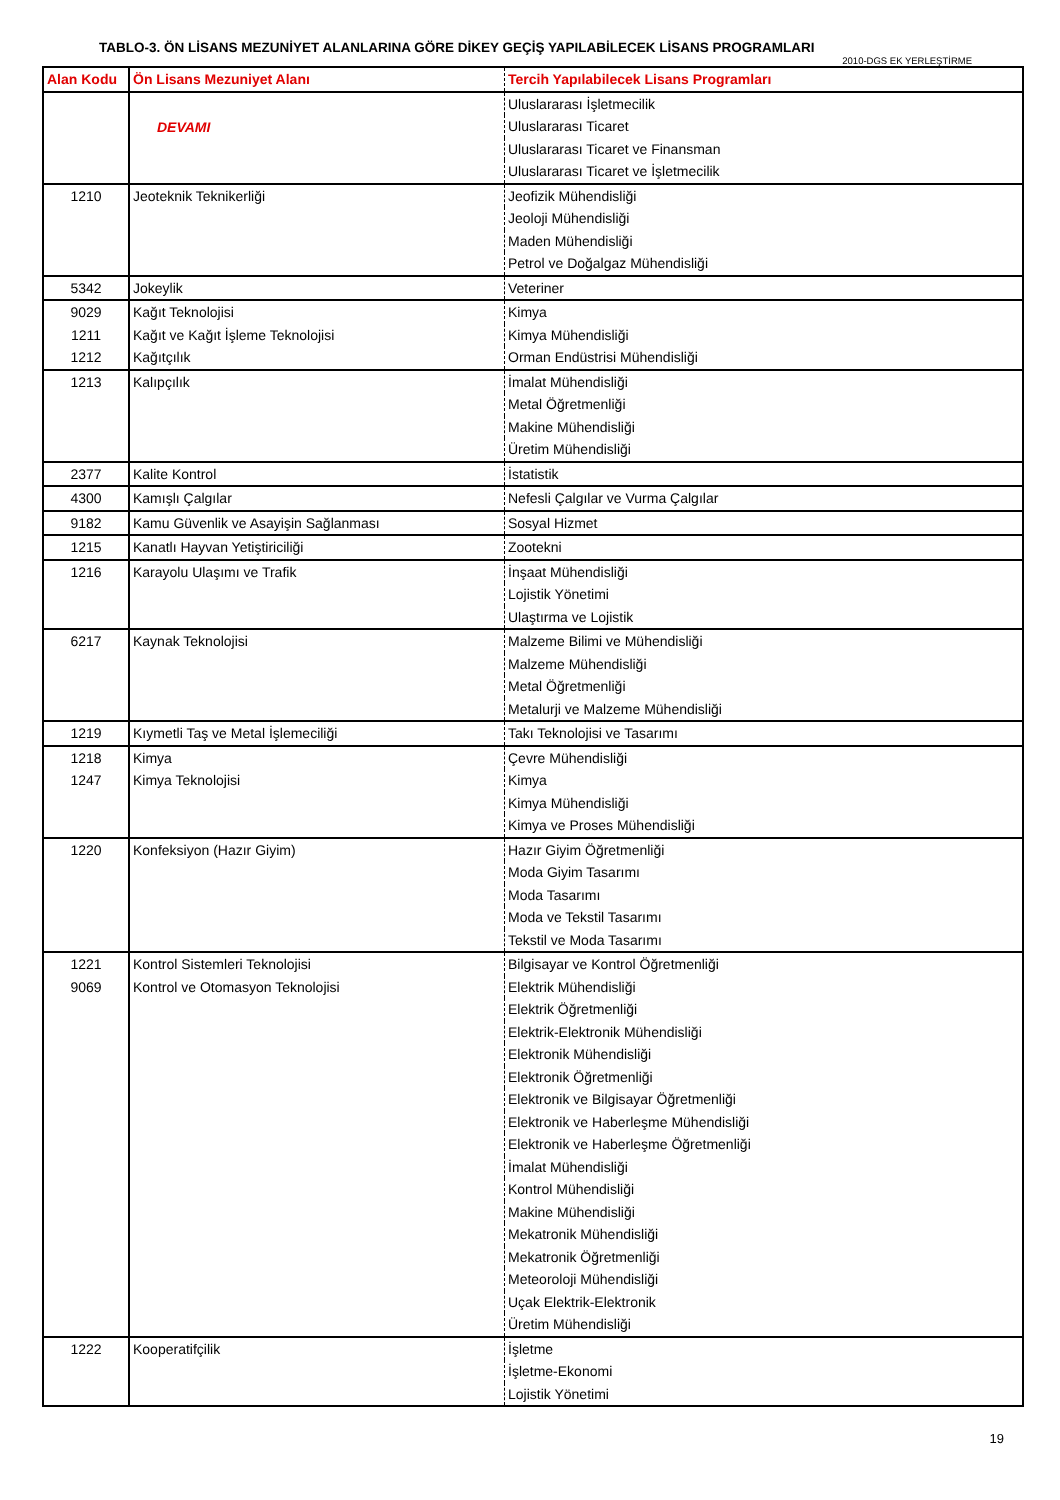TABLO-3. ÖN LİSANS MEZUNİYET ALANLARINA GÖRE DİKEY GEÇİŞ YAPILABİLECEK LİSANS PROGRAMLARI
2010-DGS EK YERLEŞTİRME
| Alan Kodu | Ön Lisans Mezuniyet Alanı | Tercih Yapılabilecek Lisans Programları |
| --- | --- | --- |
| | DEVAMI | Uluslararası İşletmecilik |
| | | Uluslararası Ticaret |
| | | Uluslararası Ticaret ve Finansman |
| | | Uluslararası Ticaret ve İşletmecilik |
| 1210 | Jeoteknik Teknikerliği | Jeofizik Mühendisliği |
| | | Jeoloji Mühendisliği |
| | | Maden Mühendisliği |
| | | Petrol ve Doğalgaz Mühendisliği |
| 5342 | Jokeylik | Veteriner |
| 9029 | Kağıt Teknolojisi | Kimya |
| 1211 | Kağıt ve Kağıt İşleme Teknolojisi | Kimya Mühendisliği |
| 1212 | Kağıtçılık | Orman Endüstrisi Mühendisliği |
| 1213 | Kalıpçılık | İmalat Mühendisliği |
| | | Metal Öğretmenliği |
| | | Makine Mühendisliği |
| | | Üretim Mühendisliği |
| 2377 | Kalite Kontrol | İstatistik |
| 4300 | Kamışlı Çalgılar | Nefesli Çalgılar ve Vurma Çalgılar |
| 9182 | Kamu Güvenlik ve Asayişin Sağlanması | Sosyal Hizmet |
| 1215 | Kanatlı Hayvan Yetiştiriciliği | Zootekni |
| 1216 | Karayolu Ulaşımı ve Trafik | İnşaat Mühendisliği |
| | | Lojistik Yönetimi |
| | | Ulaştırma ve Lojistik |
| 6217 | Kaynak Teknolojisi | Malzeme Bilimi ve Mühendisliği |
| | | Malzeme Mühendisliği |
| | | Metal Öğretmenliği |
| | | Metalurji ve Malzeme Mühendisliği |
| 1219 | Kıymetli Taş ve Metal İşlemeciliği | Takı Teknolojisi ve Tasarımı |
| 1218 | Kimya | Çevre Mühendisliği |
| 1247 | Kimya Teknolojisi | Kimya |
| | | Kimya Mühendisliği |
| | | Kimya ve Proses Mühendisliği |
| 1220 | Konfeksiyon (Hazır Giyim) | Hazır Giyim Öğretmenliği |
| | | Moda Giyim Tasarımı |
| | | Moda Tasarımı |
| | | Moda ve Tekstil Tasarımı |
| | | Tekstil ve Moda Tasarımı |
| 1221 | Kontrol Sistemleri Teknolojisi | Bilgisayar ve Kontrol Öğretmenliği |
| 9069 | Kontrol ve Otomasyon Teknolojisi | Elektrik Mühendisliği |
| | | Elektrik Öğretmenliği |
| | | Elektrik-Elektronik Mühendisliği |
| | | Elektronik Mühendisliği |
| | | Elektronik Öğretmenliği |
| | | Elektronik ve Bilgisayar Öğretmenliği |
| | | Elektronik ve Haberleşme Mühendisliği |
| | | Elektronik ve Haberleşme Öğretmenliği |
| | | İmalat Mühendisliği |
| | | Kontrol Mühendisliği |
| | | Makine Mühendisliği |
| | | Mekatronik Mühendisliği |
| | | Mekatronik Öğretmenliği |
| | | Meteoroloji Mühendisliği |
| | | Uçak Elektrik-Elektronik |
| | | Üretim Mühendisliği |
| 1222 | Kooperatifçilik | İşletme |
| | | İşletme-Ekonomi |
| | | Lojistik Yönetimi |
19